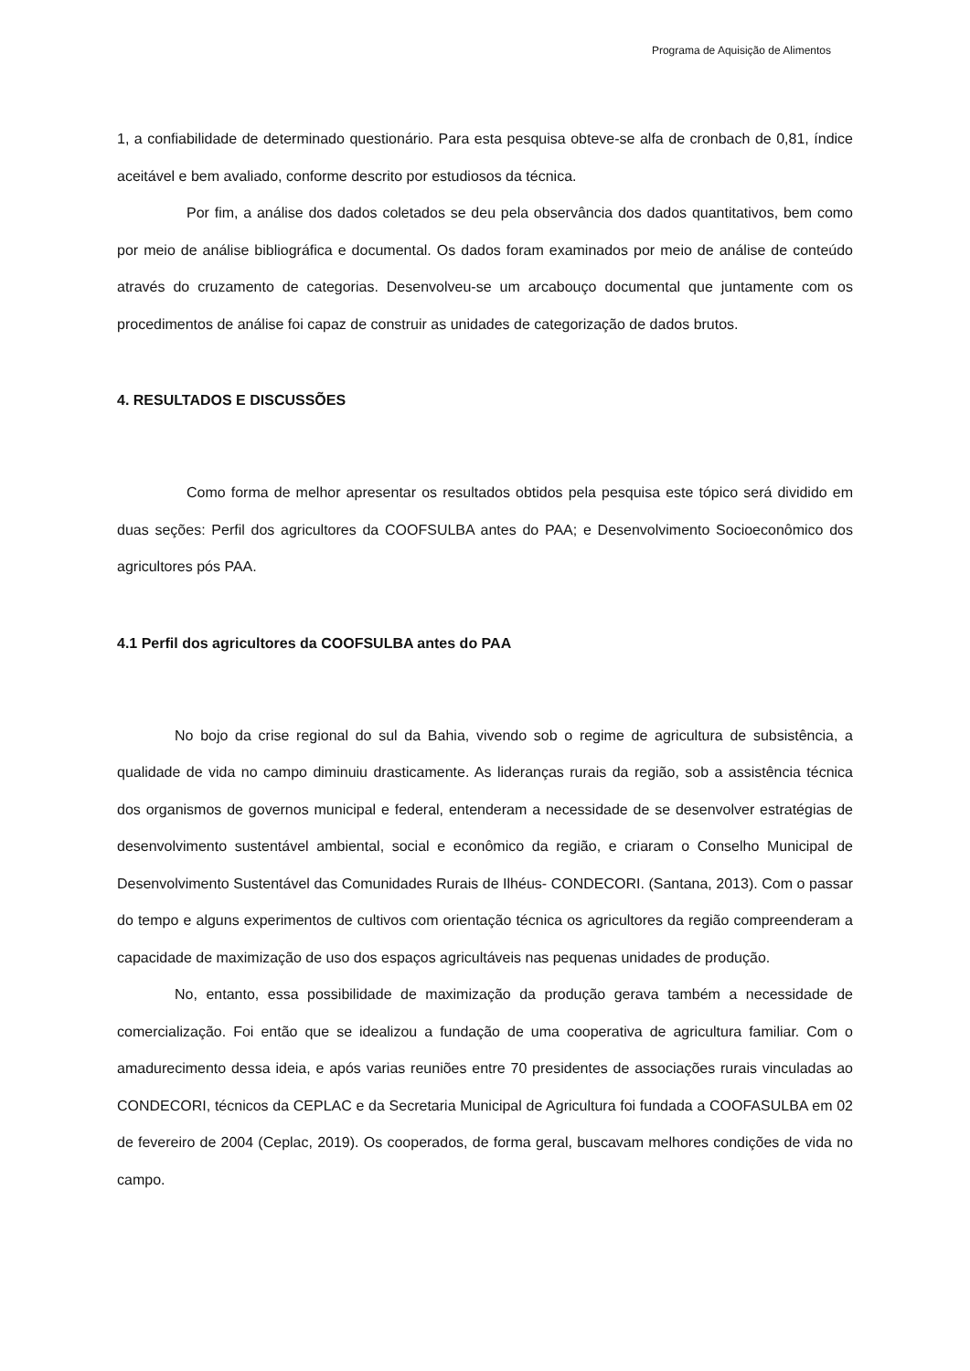Programa de Aquisição de Alimentos
1, a confiabilidade de determinado questionário. Para esta pesquisa obteve-se alfa de cronbach de 0,81, índice aceitável e bem avaliado, conforme descrito por estudiosos da técnica.
Por fim, a análise dos dados coletados se deu pela observância dos dados quantitativos, bem como por meio de análise bibliográfica e documental. Os dados foram examinados por meio de análise de conteúdo através do cruzamento de categorias. Desenvolveu-se um arcabouço documental que juntamente com os procedimentos de análise foi capaz de construir as unidades de categorização de dados brutos.
4. RESULTADOS E DISCUSSÕES
Como forma de melhor apresentar os resultados obtidos pela pesquisa este tópico será dividido em duas seções: Perfil dos agricultores da COOFSULBA antes do PAA; e Desenvolvimento Socioeconômico dos agricultores pós PAA.
4.1 Perfil dos agricultores da COOFSULBA antes do PAA
No bojo da crise regional do sul da Bahia, vivendo sob o regime de agricultura de subsistência, a qualidade de vida no campo diminuiu drasticamente. As lideranças rurais da região, sob a assistência técnica dos organismos de governos municipal e federal, entenderam a necessidade de se desenvolver estratégias de desenvolvimento sustentável ambiental, social e econômico da região, e criaram o Conselho Municipal de Desenvolvimento Sustentável das Comunidades Rurais de Ilhéus- CONDECORI. (Santana, 2013). Com o passar do tempo e alguns experimentos de cultivos com orientação técnica os agricultores da região compreenderam a capacidade de maximização de uso dos espaços agricultáveis nas pequenas unidades de produção.
No, entanto, essa possibilidade de maximização da produção gerava também a necessidade de comercialização. Foi então que se idealizou a fundação de uma cooperativa de agricultura familiar. Com o amadurecimento dessa ideia, e após varias reuniões entre 70 presidentes de associações rurais vinculadas ao CONDECORI, técnicos da CEPLAC e da Secretaria Municipal de Agricultura foi fundada a COOFASULBA em 02 de fevereiro de 2004 (Ceplac, 2019). Os cooperados, de forma geral, buscavam melhores condições de vida no campo.